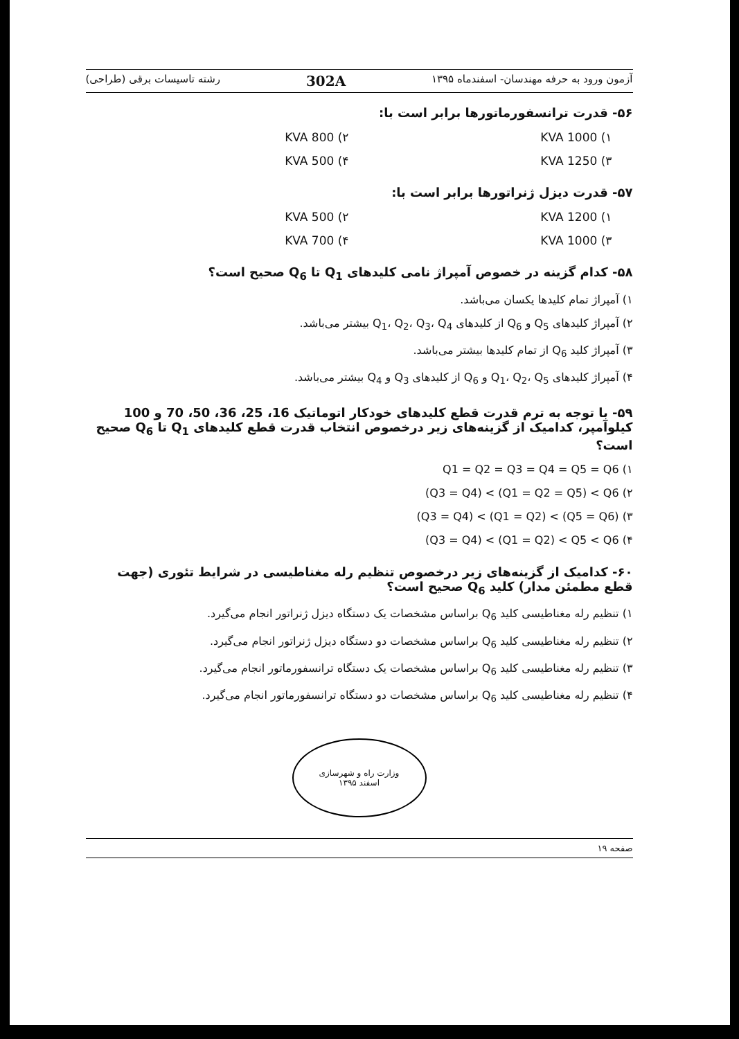آزمون ورود به حرفه مهندسان- اسفندماه ۱۳۹۵ 302A رشته تاسیسات برقی (طراحی)
۵۶- قدرت ترانسفورماتورها برابر است با:
۱) 1000 KVA
۲) 800 KVA
۳) 1250 KVA
۴) 500 KVA
۵۷- قدرت دیزل ژنراتورها برابر است با:
۱) 1200 KVA
۲) 500 KVA
۳) 1000 KVA
۴) 700 KVA
۵۸- کدام گزینه در خصوص آمپراژ نامی کلیدهای Q<sub>1</sub> تا Q<sub>6</sub> صحیح است؟
۱) آمپراژ تمام کلیدها یکسان می‌باشد.
۲) آمپراژ کلیدهای Q<sub>5</sub> و Q<sub>6</sub> از کلیدهای Q<sub>1</sub>، Q<sub>2</sub>، Q<sub>3</sub>، Q<sub>4</sub> بیشتر می‌باشد.
۳) آمپراژ کلید Q<sub>6</sub> از تمام کلیدها بیشتر می‌باشد.
۴) آمپراژ کلیدهای Q<sub>1</sub>، Q<sub>2</sub>، Q<sub>5</sub> و Q<sub>6</sub> از کلیدهای Q<sub>3</sub> و Q<sub>4</sub> بیشتر می‌باشد.
۵۹- با توجه به ترم قدرت قطع کلیدهای خودکار اتوماتیک 16، 25، 36، 50، 70 و 100 کیلوآمپر، کدامیک از گزینه‌های زیر درخصوص انتخاب قدرت قطع کلیدهای Q<sub>1</sub> تا Q<sub>6</sub> صحیح است؟
۱) Q1 = Q2 = Q3 = Q4 = Q5 = Q6
۲) (Q3 = Q4) < (Q1 = Q2 = Q5) < Q6
۳) (Q3 = Q4) < (Q1 = Q2) < (Q5 = Q6)
۴) (Q3 = Q4) < (Q1 = Q2) < Q5 < Q6
۶۰- کدامیک از گزینه‌های زیر درخصوص تنظیم رله مغناطیسی در شرایط تئوری (جهت قطع مطمئن مدار) کلید Q<sub>6</sub> صحیح است؟
۱) تنظیم رله مغناطیسی کلید Q<sub>6</sub> براساس مشخصات یک دستگاه دیزل ژنراتور انجام می‌گیرد.
۲) تنظیم رله مغناطیسی کلید Q<sub>6</sub> براساس مشخصات دو دستگاه دیزل ژنراتور انجام می‌گیرد.
۳) تنظیم رله مغناطیسی کلید Q<sub>6</sub> براساس مشخصات یک دستگاه ترانسفورماتور انجام می‌گیرد.
۴) تنظیم رله مغناطیسی کلید Q<sub>6</sub> براساس مشخصات دو دستگاه ترانسفورماتور انجام می‌گیرد.
وزارت راه و شهرسازی
اسفند ۱۳۹۵
صفحه ۱۹